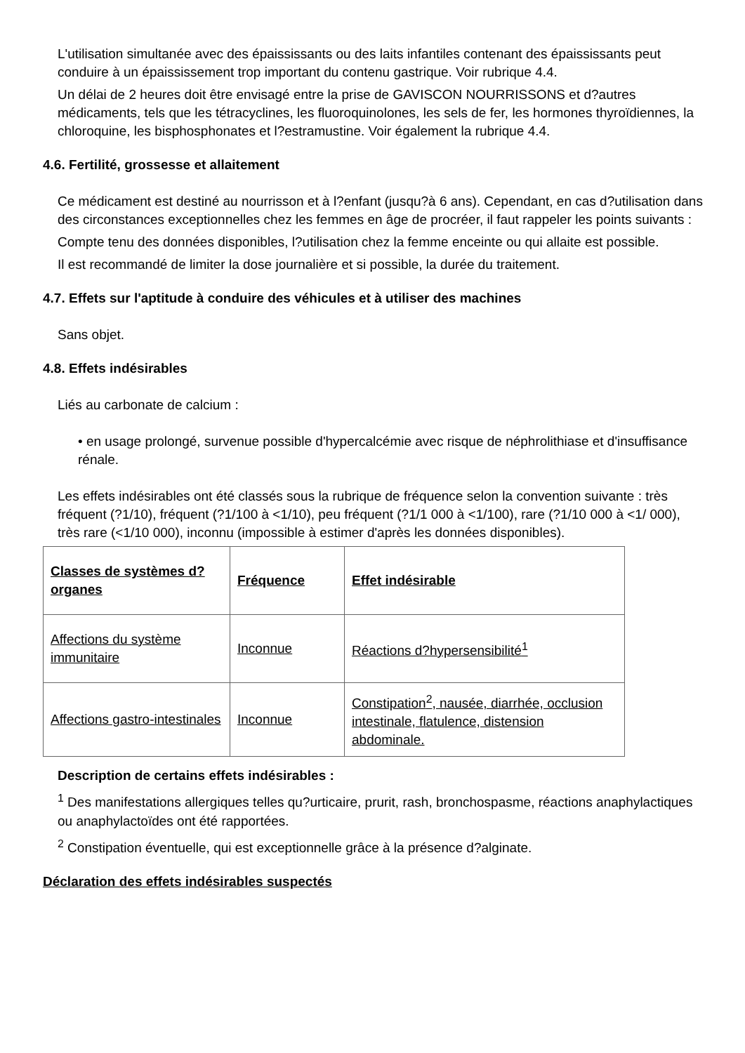L'utilisation simultanée avec des épaississants ou des laits infantiles contenant des épaississants peut conduire à un épaississement trop important du contenu gastrique. Voir rubrique 4.4.
Un délai de 2 heures doit être envisagé entre la prise de GAVISCON NOURRISSONS et d?autres médicaments, tels que les tétracyclines, les fluoroquinolones, les sels de fer, les hormones thyroïdiennes, la chloroquine, les bisphosphonates et l?estramustine. Voir également la rubrique 4.4.
4.6. Fertilité, grossesse et allaitement
Ce médicament est destiné au nourrisson et à l?enfant (jusqu?à 6 ans). Cependant, en cas d?utilisation dans des circonstances exceptionnelles chez les femmes en âge de procréer, il faut rappeler les points suivants :
Compte tenu des données disponibles, l?utilisation chez la femme enceinte ou qui allaite est possible.
Il est recommandé de limiter la dose journalière et si possible, la durée du traitement.
4.7. Effets sur l'aptitude à conduire des véhicules et à utiliser des machines
Sans objet.
4.8. Effets indésirables
Liés au carbonate de calcium :
• en usage prolongé, survenue possible d'hypercalcémie avec risque de néphrolithiase et d'insuffisance rénale.
Les effets indésirables ont été classés sous la rubrique de fréquence selon la convention suivante : très fréquent (?1/10), fréquent (?1/100 à <1/10), peu fréquent (?1/1 000 à <1/100), rare (?1/10 000 à <1/ 000), très rare (<1/10 000), inconnu (impossible à estimer d'après les données disponibles).
| Classes de systèmes d?organes | Fréquence | Effet indésirable |
| --- | --- | --- |
| Affections du système immunitaire | Inconnue | Réactions d?hypersensibilité<sup>1</sup> |
| Affections gastro-intestinales | Inconnue | Constipation<sup>2</sup>, nausée, diarrhée, occlusion intestinale, flatulence, distension abdominale. |
Description de certains effets indésirables :
<sup>1</sup> Des manifestations allergiques telles qu?urticaire, prurit, rash, bronchospasme, réactions anaphylactiques ou anaphylactoïdes ont été rapportées.
<sup>2</sup> Constipation éventuelle, qui est exceptionnelle grâce à la présence d?alginate.
Déclaration des effets indésirables suspectés